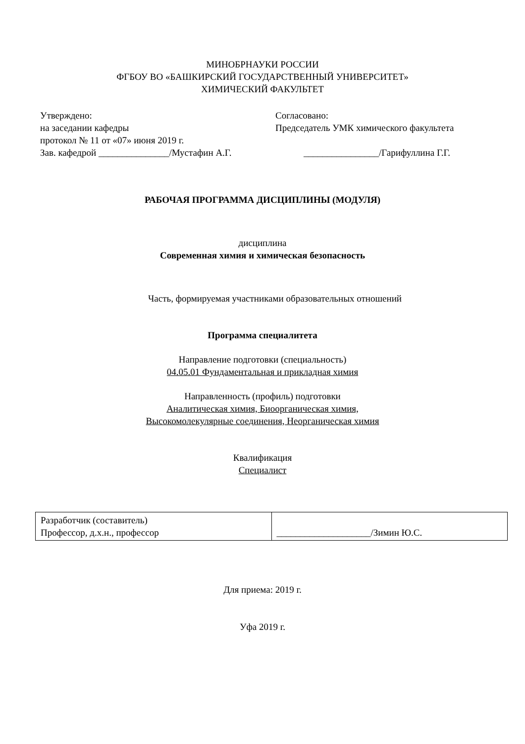МИНОБРНАУКИ РОССИИ
ФГБОУ ВО «БАШКИРСКИЙ ГОСУДАРСТВЕННЫЙ УНИВЕРСИТЕТ»
ХИМИЧЕСКИЙ ФАКУЛЬТЕТ
Утверждено:
на заседании кафедры
протокол № 11 от «07» июня 2019 г.
Зав. кафедрой _______________/Мустафин А.Г.
Согласовано:
Председатель УМК химического факультета
________________/Гарифуллина Г.Г.
РАБОЧАЯ ПРОГРАММА ДИСЦИПЛИНЫ (МОДУЛЯ)
дисциплина
Современная химия и химическая безопасность
Часть, формируемая участниками образовательных отношений
Программа специалитета
Направление подготовки (специальность)
04.05.01 Фундаментальная и прикладная химия
Направленность (профиль) подготовки
Аналитическая химия, Биоорганическая химия,
Высокомолекулярные соединения, Неорганическая химия
Квалификация
Специалист
| Разработчик (составитель) Профессор, д.х.н., профессор | ____________________/Зимин Ю.С. |
Для приема: 2019 г.
Уфа 2019 г.